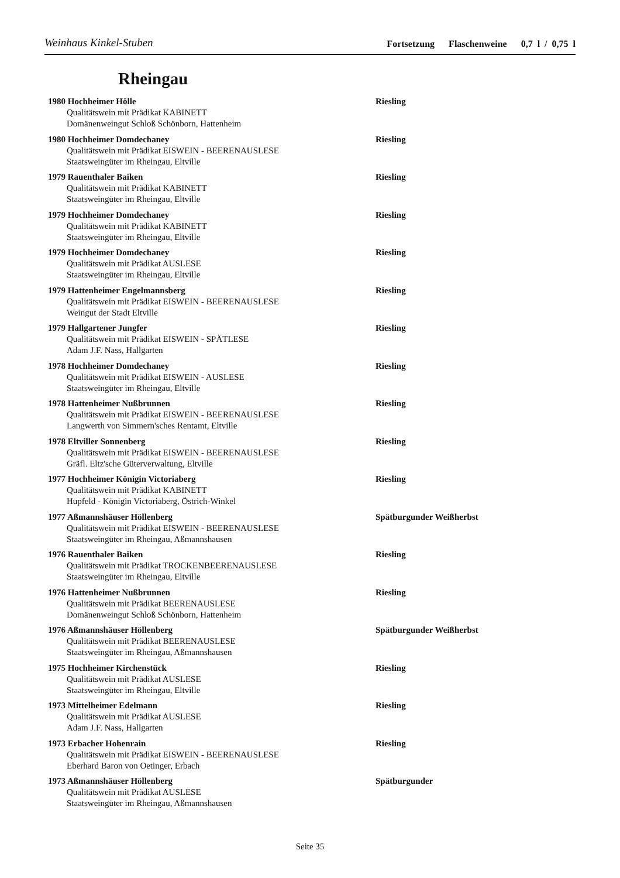Weinhaus Kinkel-Stuben Fortsetzung Flaschenweine 0,7 l / 0,75 l
Rheingau
1980 Hochheimer Hölle Riesling
Qualitätswein mit Prädikat KABINETT
Domänenweingut Schloß Schönborn, Hattenheim
1980 Hochheimer Domdechaney Riesling
Qualitätswein mit Prädikat EISWEIN - BEERENAUSLESE
Staatsweingüter im Rheingau, Eltville
1979 Rauenthaler Baiken Riesling
Qualitätswein mit Prädikat KABINETT
Staatsweingüter im Rheingau, Eltville
1979 Hochheimer Domdechaney Riesling
Qualitätswein mit Prädikat KABINETT
Staatsweingüter im Rheingau, Eltville
1979 Hochheimer Domdechaney Riesling
Qualitätswein mit Prädikat AUSLESE
Staatsweingüter im Rheingau, Eltville
1979 Hattenheimer Engelmannsberg Riesling
Qualitätswein mit Prädikat EISWEIN - BEERENAUSLESE
Weingut der Stadt Eltville
1979 Hallgartener Jungfer Riesling
Qualitätswein mit Prädikat EISWEIN - SPÄTLESE
Adam J.F. Nass, Hallgarten
1978 Hochheimer Domdechaney Riesling
Qualitätswein mit Prädikat EISWEIN - AUSLESE
Staatsweingüter im Rheingau, Eltville
1978 Hattenheimer Nußbrunnen Riesling
Qualitätswein mit Prädikat EISWEIN - BEERENAUSLESE
Langwerth von Simmern'sches Rentamt, Eltville
1978 Eltviller Sonnenberg Riesling
Qualitätswein mit Prädikat EISWEIN - BEERENAUSLESE
Gräfl. Eltz'sche Güterverwaltung, Eltville
1977 Hochheimer Königin Victoriaberg Riesling
Qualitätswein mit Prädikat KABINETT
Hupfeld - Königin Victoriaberg, Östrich-Winkel
1977 Aßmannshäuser Höllenberg Spätburgunder Weißherbst
Qualitätswein mit Prädikat EISWEIN - BEERENAUSLESE
Staatsweingüter im Rheingau, Aßmannshausen
1976 Rauenthaler Baiken Riesling
Qualitätswein mit Prädikat TROCKENBEERENAUSLESE
Staatsweingüter im Rheingau, Eltville
1976 Hattenheimer Nußbrunnen Riesling
Qualitätswein mit Prädikat BEERENAUSLESE
Domänenweingut Schloß Schönborn, Hattenheim
1976 Aßmannshäuser Höllenberg Spätburgunder Weißherbst
Qualitätswein mit Prädikat BEERENAUSLESE
Staatsweingüter im Rheingau, Aßmannshausen
1975 Hochheimer Kirchenstück Riesling
Qualitätswein mit Prädikat AUSLESE
Staatsweingüter im Rheingau, Eltville
1973 Mittelheimer Edelmann Riesling
Qualitätswein mit Prädikat AUSLESE
Adam J.F. Nass, Hallgarten
1973 Erbacher Hohenrain Riesling
Qualitätswein mit Prädikat EISWEIN - BEERENAUSLESE
Eberhard Baron von Oetinger, Erbach
1973 Aßmannshäuser Höllenberg Spätburgunder
Qualitätswein mit Prädikat AUSLESE
Staatsweingüter im Rheingau, Aßmannshausen
Seite 35